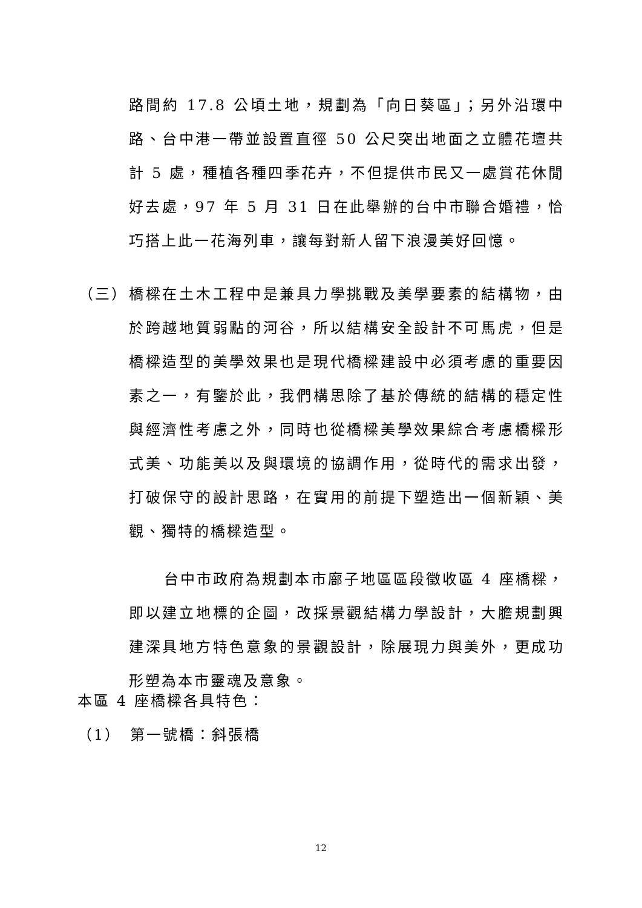路間約 17.8 公頃土地，規劃為「向日葵區」；另外沿環中路、台中港一帶並設置直徑 50 公尺突出地面之立體花壇共計 5 處，種植各種四季花卉，不但提供市民又一處賞花休閒好去處，97 年 5 月 31 日在此舉辦的台中市聯合婚禮，恰巧搭上此一花海列車，讓每對新人留下浪漫美好回憶。
（三） 橋樑在土木工程中是兼具力學挑戰及美學要素的結構物，由於跨越地質弱點的河谷，所以結構安全設計不可馬虎，但是橋樑造型的美學效果也是現代橋樑建設中必須考慮的重要因素之一，有鑒於此，我們構思除了基於傳統的結構的穩定性與經濟性考慮之外，同時也從橋樑美學效果綜合考慮橋樑形式美、功能美以及與環境的協調作用，從時代的需求出發，打破保守的設計思路，在實用的前提下塑造出一個新穎、美觀、獨特的橋樑造型。
台中市政府為規劃本市廍子地區區段徵收區 4 座橋樑，即以建立地標的企圖，改採景觀結構力學設計，大膽規劃興建深具地方特色意象的景觀設計，除展現力與美外，更成功形塑為本市靈魂及意象。
本區 4 座橋樑各具特色：
（1）　第一號橋：斜張橋
12